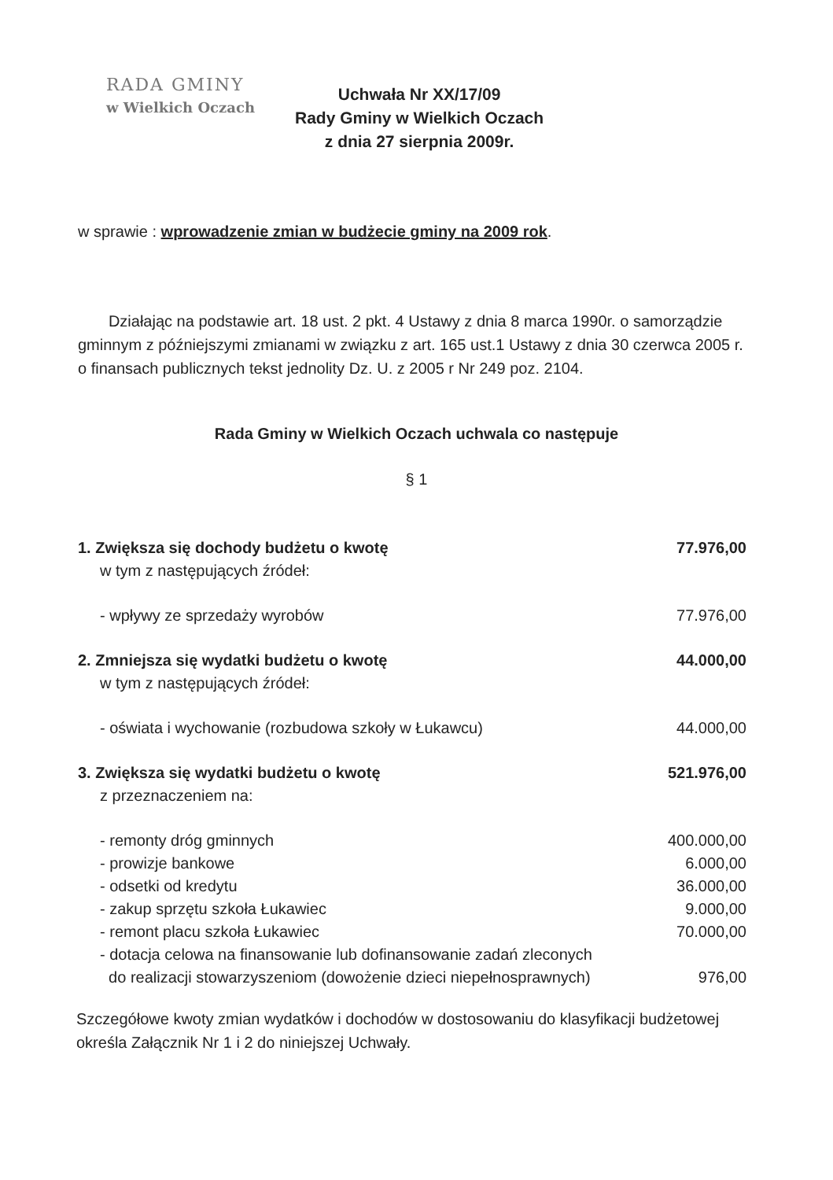RADA GMINY
w Wielkich Oczach
Uchwała Nr XX/17/09
Rady Gminy w Wielkich Oczach
z dnia 27 sierpnia 2009r.
w sprawie : wprowadzenie zmian w budżecie gminy na 2009 rok.
Działając na podstawie art. 18 ust. 2 pkt. 4 Ustawy z dnia 8 marca 1990r. o samorządzie gminnym z późniejszymi zmianami w związku z art. 165 ust.1 Ustawy z dnia 30 czerwca 2005 r. o finansach publicznych tekst jednolity Dz. U. z 2005 r Nr 249 poz. 2104.
Rada Gminy w Wielkich Oczach uchwala co następuje
§ 1
1. Zwiększa się dochody budżetu o kwotę 77.976,00
w tym z następujących źródeł:
- wpływy ze sprzedaży wyrobów 77.976,00
2. Zmniejsza się wydatki budżetu o kwotę 44.000,00
w tym z następujących źródeł:
- oświata i wychowanie (rozbudowa szkoły w Łukawcu) 44.000,00
3. Zwiększa się wydatki budżetu o kwotę 521.976,00
z przeznaczeniem na:
- remonty dróg gminnych 400.000,00
- prowizje bankowe 6.000,00
- odsetki od kredytu 36.000,00
- zakup sprzętu szkoła Łukawiec 9.000,00
- remont placu szkoła Łukawiec 70.000,00
- dotacja celowa na finansowanie lub dofinansowanie zadań zleconych
do realizacji stowarzyszeniom (dowożenie dzieci niepełnosprawnych) 976,00
Szczegółowe kwoty zmian wydatków i dochodów w dostosowaniu do klasyfikacji budżetowej określa Załącznik Nr 1 i 2 do niniejszej Uchwały.